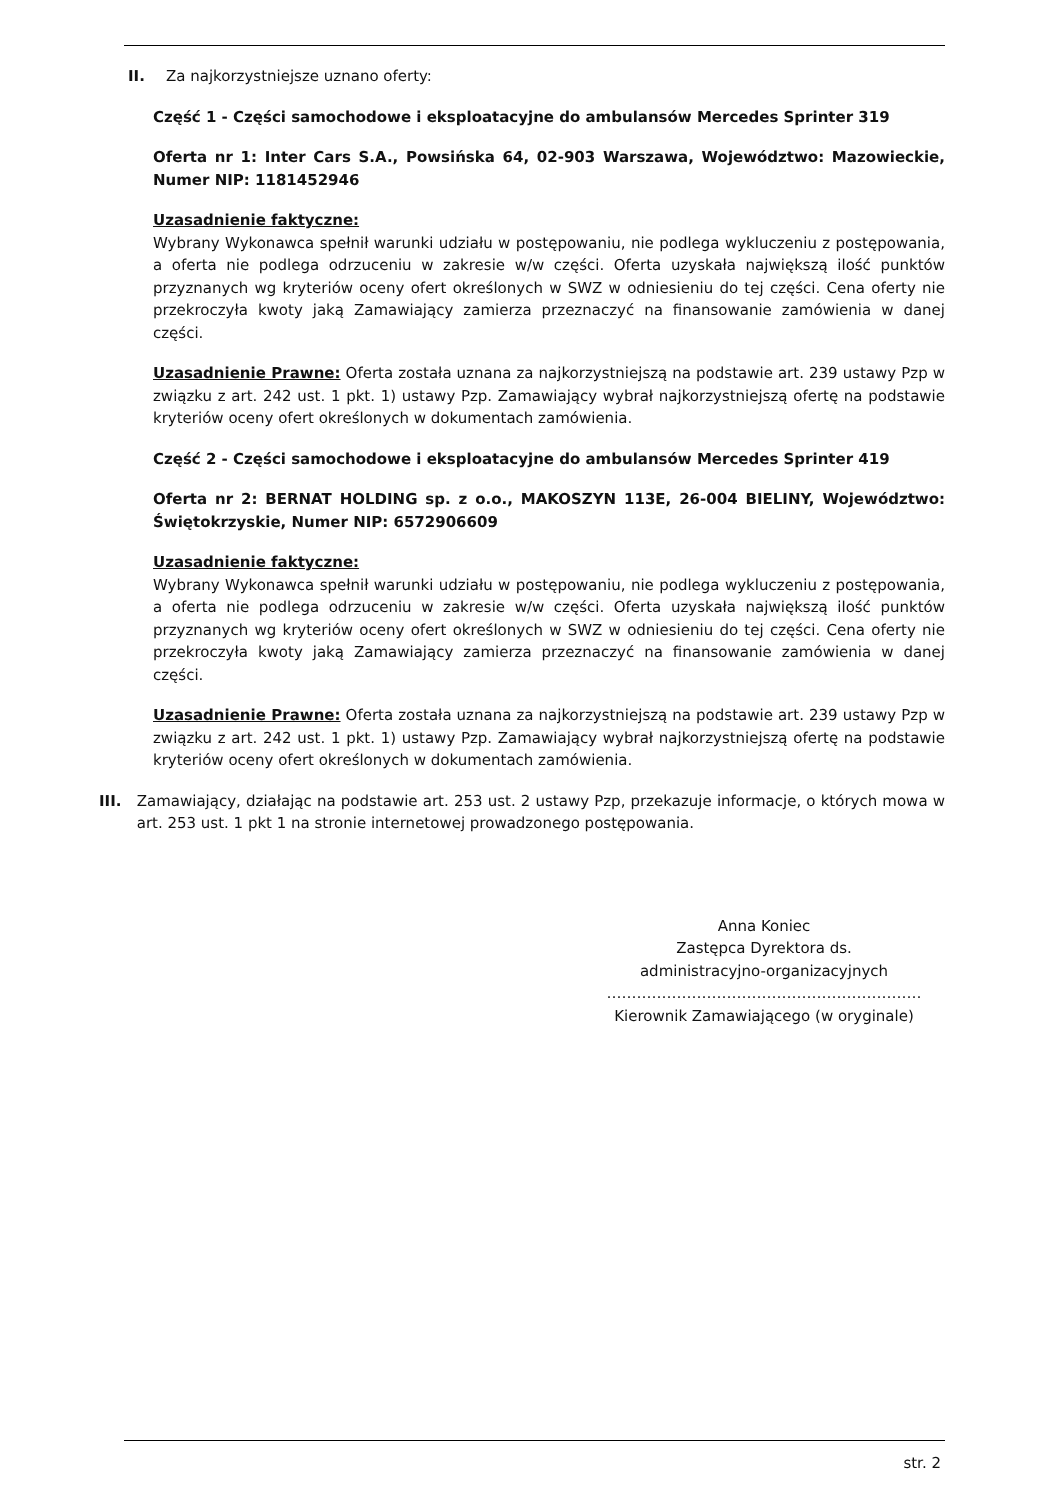II.
Za najkorzystniejsze uznano oferty:
Część 1 - Części samochodowe i eksploatacyjne do ambulansów Mercedes Sprinter 319
Oferta nr 1: Inter Cars S.A., Powsińska 64, 02-903 Warszawa, Województwo: Mazowieckie, Numer NIP: 1181452946
Uzasadnienie faktyczne:
Wybrany Wykonawca spełnił warunki udziału w postępowaniu, nie podlega wykluczeniu z postępowania, a oferta nie podlega odrzuceniu w zakresie w/w części. Oferta uzyskała największą ilość punktów przyznanych wg kryteriów oceny ofert określonych w SWZ w odniesieniu do tej części. Cena oferty nie przekroczyła kwoty jaką Zamawiający zamierza przeznaczyć na finansowanie zamówienia w danej części.
Uzasadnienie Prawne: Oferta została uznana za najkorzystniejszą na podstawie art. 239 ustawy Pzp w związku z art. 242 ust. 1 pkt. 1) ustawy Pzp. Zamawiający wybrał najkorzystniejszą ofertę na podstawie kryteriów oceny ofert określonych w dokumentach zamówienia.
Część 2 - Części samochodowe i eksploatacyjne do ambulansów Mercedes Sprinter 419
Oferta nr 2: BERNAT HOLDING sp. z o.o., MAKOSZYN 113E, 26-004 BIELINY, Województwo: Świętokrzyskie, Numer NIP: 6572906609
Uzasadnienie faktyczne:
Wybrany Wykonawca spełnił warunki udziału w postępowaniu, nie podlega wykluczeniu z postępowania, a oferta nie podlega odrzuceniu w zakresie w/w części. Oferta uzyskała największą ilość punktów przyznanych wg kryteriów oceny ofert określonych w SWZ w odniesieniu do tej części. Cena oferty nie przekroczyła kwoty jaką Zamawiający zamierza przeznaczyć na finansowanie zamówienia w danej części.
Uzasadnienie Prawne: Oferta została uznana za najkorzystniejszą na podstawie art. 239 ustawy Pzp w związku z art. 242 ust. 1 pkt. 1) ustawy Pzp. Zamawiający wybrał najkorzystniejszą ofertę na podstawie kryteriów oceny ofert określonych w dokumentach zamówienia.
III. Zamawiający, działając na podstawie art. 253 ust. 2 ustawy Pzp, przekazuje informacje, o których mowa w art. 253 ust. 1 pkt 1 na stronie internetowej prowadzonego postępowania.
Anna Koniec
Zastępca Dyrektora ds.
administracyjno-organizacyjnych
………………………………………………………
Kierownik Zamawiającego (w oryginale)
str. 2